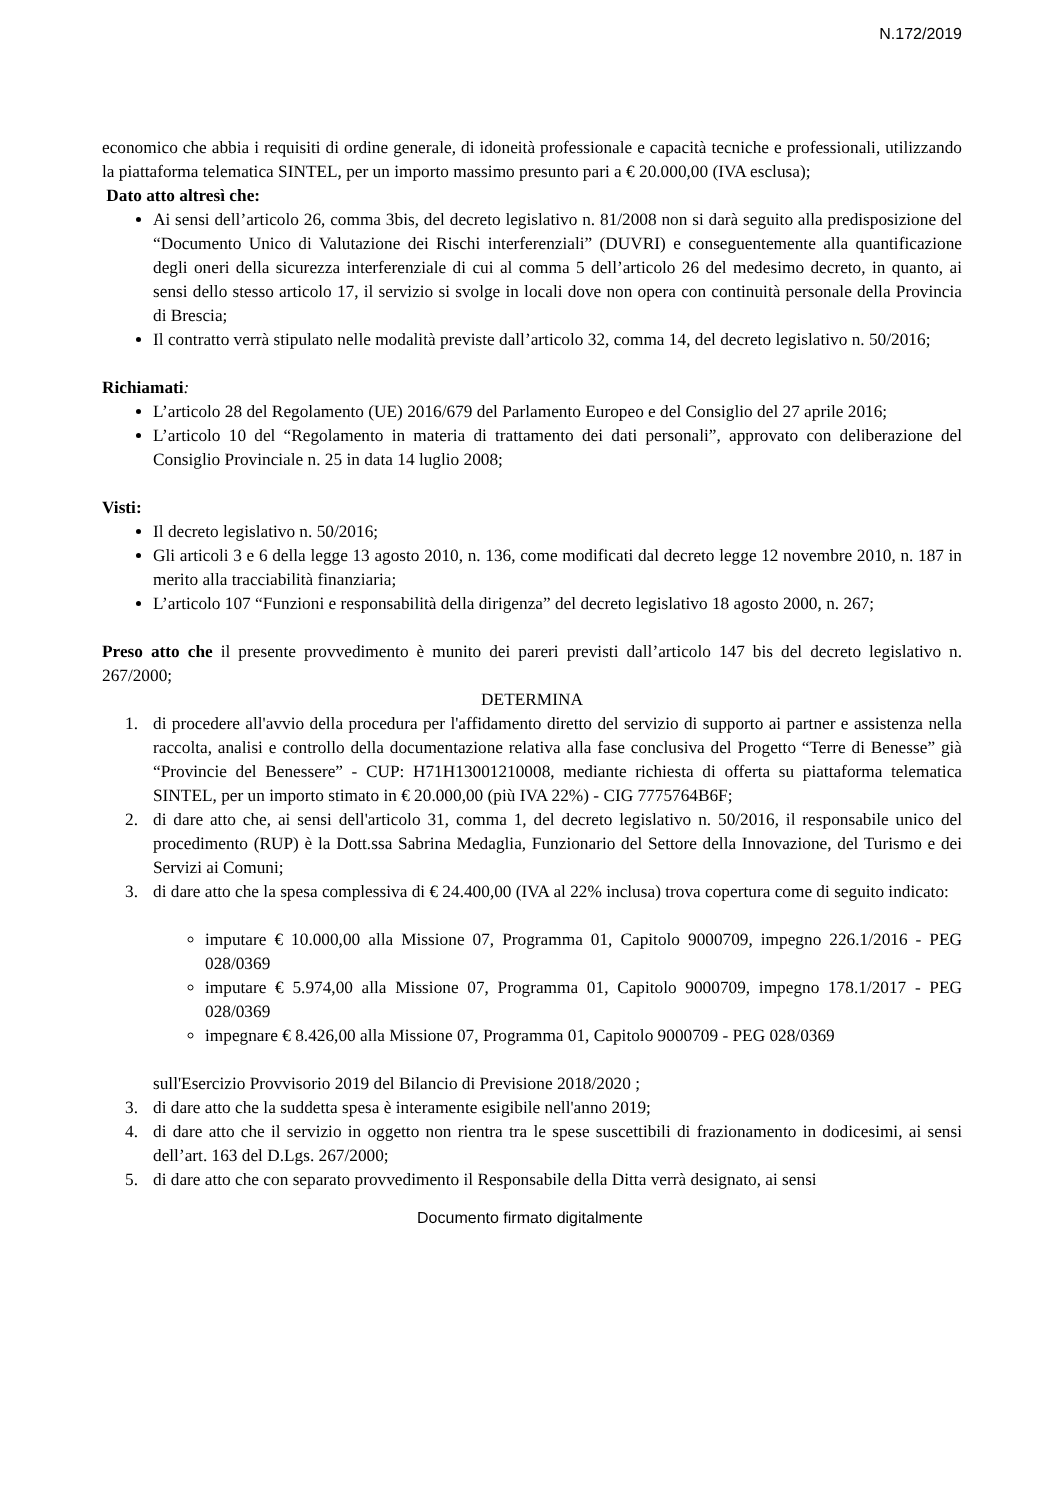N.172/2019
economico che abbia i requisiti di ordine generale, di idoneità professionale e capacità tecniche e professionali, utilizzando la piattaforma telematica SINTEL, per un importo massimo presunto pari a € 20.000,00 (IVA esclusa);
Dato atto altresì che:
Ai sensi dell’articolo 26, comma 3bis, del decreto legislativo n. 81/2008 non si darà seguito alla predisposizione del “Documento Unico di Valutazione dei Rischi interferenziali” (DUVRI) e conseguentemente alla quantificazione degli oneri della sicurezza interferenziale di cui al comma 5 dell’articolo 26 del medesimo decreto, in quanto, ai sensi dello stesso articolo 17, il servizio si svolge in locali dove non opera con continuità personale della Provincia di Brescia;
Il contratto verrà stipulato nelle modalità previste dall’articolo 32, comma 14, del decreto legislativo n. 50/2016;
Richiamati:
L’articolo 28 del Regolamento (UE) 2016/679 del Parlamento Europeo e del Consiglio del 27 aprile 2016;
L’articolo 10 del “Regolamento in materia di trattamento dei dati personali”, approvato con deliberazione del Consiglio Provinciale n. 25 in data 14 luglio 2008;
Visti:
Il decreto legislativo n. 50/2016;
Gli articoli 3 e 6 della legge 13 agosto 2010, n. 136, come modificati dal decreto legge 12 novembre 2010, n. 187 in merito alla tracciabilità finanziaria;
L’articolo 107 “Funzioni e responsabilità della dirigenza” del decreto legislativo 18 agosto 2000, n. 267;
Preso atto che il presente provvedimento è munito dei pareri previsti dall’articolo 147 bis del decreto legislativo n. 267/2000;
DETERMINA
1. di procedere all'avvio della procedura per l'affidamento diretto del servizio di supporto ai partner e assistenza nella raccolta, analisi e controllo della documentazione relativa alla fase conclusiva del Progetto “Terre di Benesse” già “Provincie del Benessere” - CUP: H71H13001210008, mediante richiesta di offerta su piattaforma telematica SINTEL, per un importo stimato in € 20.000,00 (più IVA 22%) - CIG 7775764B6F;
2. di dare atto che, ai sensi dell'articolo 31, comma 1, del decreto legislativo n. 50/2016, il responsabile unico del procedimento (RUP) è la Dott.ssa Sabrina Medaglia, Funzionario del Settore della Innovazione, del Turismo e dei Servizi ai Comuni;
3. di dare atto che la spesa complessiva di € 24.400,00 (IVA al 22% inclusa) trova copertura come di seguito indicato:
imputare € 10.000,00 alla Missione 07, Programma 01, Capitolo 9000709, impegno 226.1/2016 - PEG 028/0369
imputare € 5.974,00 alla Missione 07, Programma 01, Capitolo 9000709, impegno 178.1/2017 - PEG 028/0369
impegnare € 8.426,00 alla Missione 07, Programma 01, Capitolo 9000709 - PEG 028/0369
sull'Esercizio Provvisorio 2019 del Bilancio di Previsione 2018/2020 ;
3. di dare atto che la suddetta spesa è interamente esigibile nell'anno 2019;
4. di dare atto che il servizio in oggetto non rientra tra le spese suscettibili di frazionamento in dodicesimi, ai sensi dell’art. 163 del D.Lgs. 267/2000;
5. di dare atto che con separato provvedimento il Responsabile della Ditta verrà designato, ai sensi
Documento firmato digitalmente